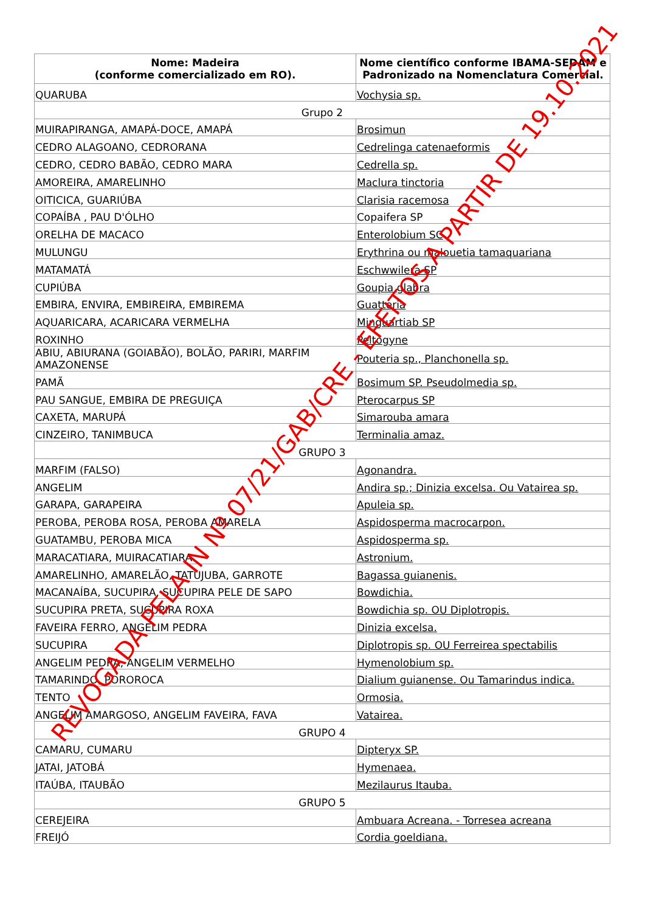| Nome: Madeira (conforme comercializado em RO). | Nome científico conforme IBAMA-SEDAM e Padronizado na Nomenclatura Comercial. |
| --- | --- |
| QUARUBA | Vochysia sp. |
| Grupo 2 | |
| MUIRAPIRANGA, AMAPÁ-DOCE, AMAPÁ | Brosimun |
| CEDRO ALAGOANO, CEDRORANA | Cedrelinga catenaeformis |
| CEDRO, CEDRO BABÃO, CEDRO MARA | Cedrella sp. |
| AMOREIRA, AMARELINHO | Maclura tinctoria |
| OITICICA, GUARIÚBA | Clarisia racemosa |
| COPAÍBA , PAU D'ÓLHO | Copaifera SP |
| ORELHA DE MACACO | Enterolobium SC |
| MULUNGU | Erythrina ou malouetia tamaquariana |
| MATAMATÁ | Eschwwilera SP |
| CUPIÚBA | Goupia glabra |
| EMBIRA, ENVIRA, EMBIREIRA, EMBIREMA | Guatteria |
| AQUARICARA, ACARICARA VERMELHA | Minguartiab SP |
| ROXINHO | Peltogyne |
| ABIU, ABIURANA (GOIABÃO), BOLÃO, PARIRI, MARFIM AMAZONENSE | Pouteria sp., Planchonella sp. |
| PAMÃ | Bosimum SP. Pseudolmedia sp. |
| PAU SANGUE, EMBIRA DE PREGUIÇA | Pterocarpus SP |
| CAXETA, MARUPÁ | Simarouba amara |
| CINZEIRO, TANIMBUCA | Terminalia amaz. |
| GRUPO 3 | |
| MARFIM (FALSO) | Agonandra. |
| ANGELIM | Andira sp.; Dinizia excelsa. Ou Vatairea sp. |
| GARAPA, GARAPEIRA | Apuleia sp. |
| PEROBA, PEROBA ROSA, PEROBA AMARELA | Aspidosperma macrocarpon. |
| GUATAMBU, PEROBA MICA | Aspidosperma sp. |
| MARACATIARA, MUIRACATIARA | Astronium. |
| AMARELINHO, AMARELÃO, TATUJUBA, GARROTE | Bagassa guianenis. |
| MACANAÍBA, SUCUPIRA, SUCUPIRA PELE DE SAPO | Bowdichia. |
| SUCUPIRA PRETA, SUCUPIRA ROXA | Bowdichia sp. OU Diplotropis. |
| FAVEIRA FERRO, ANGELIM PEDRA | Dinizia excelsa. |
| SUCUPIRA | Diplotropis sp. OU Ferreirea spectabilis |
| ANGELIM PEDRA, ANGELIM VERMELHO | Hymenolobium sp. |
| TAMARINDO, POROROCA | Dialium guianense. Ou Tamarindus indica. |
| TENTO | Ormosia. |
| ANGELIM AMARGOSO, ANGELIM FAVEIRA, FAVA | Vatairea. |
| GRUPO 4 | |
| CAMARU, CUMARU | Dipteryx SP. |
| JATAI, JATOBÁ | Hymenaea. |
| ITAÚBA, ITAUBÃO | Mezilaurus Itauba. |
| GRUPO 5 | |
| CEREJEIRA | Ambuara Acreana. - Torresea acreana |
| FREIJÓ | Cordia goeldiana. |
REVOGADA PELA IN Nº 07/21/GAB/CRE - EFEITOS A PARTIR DE 19.10.2021